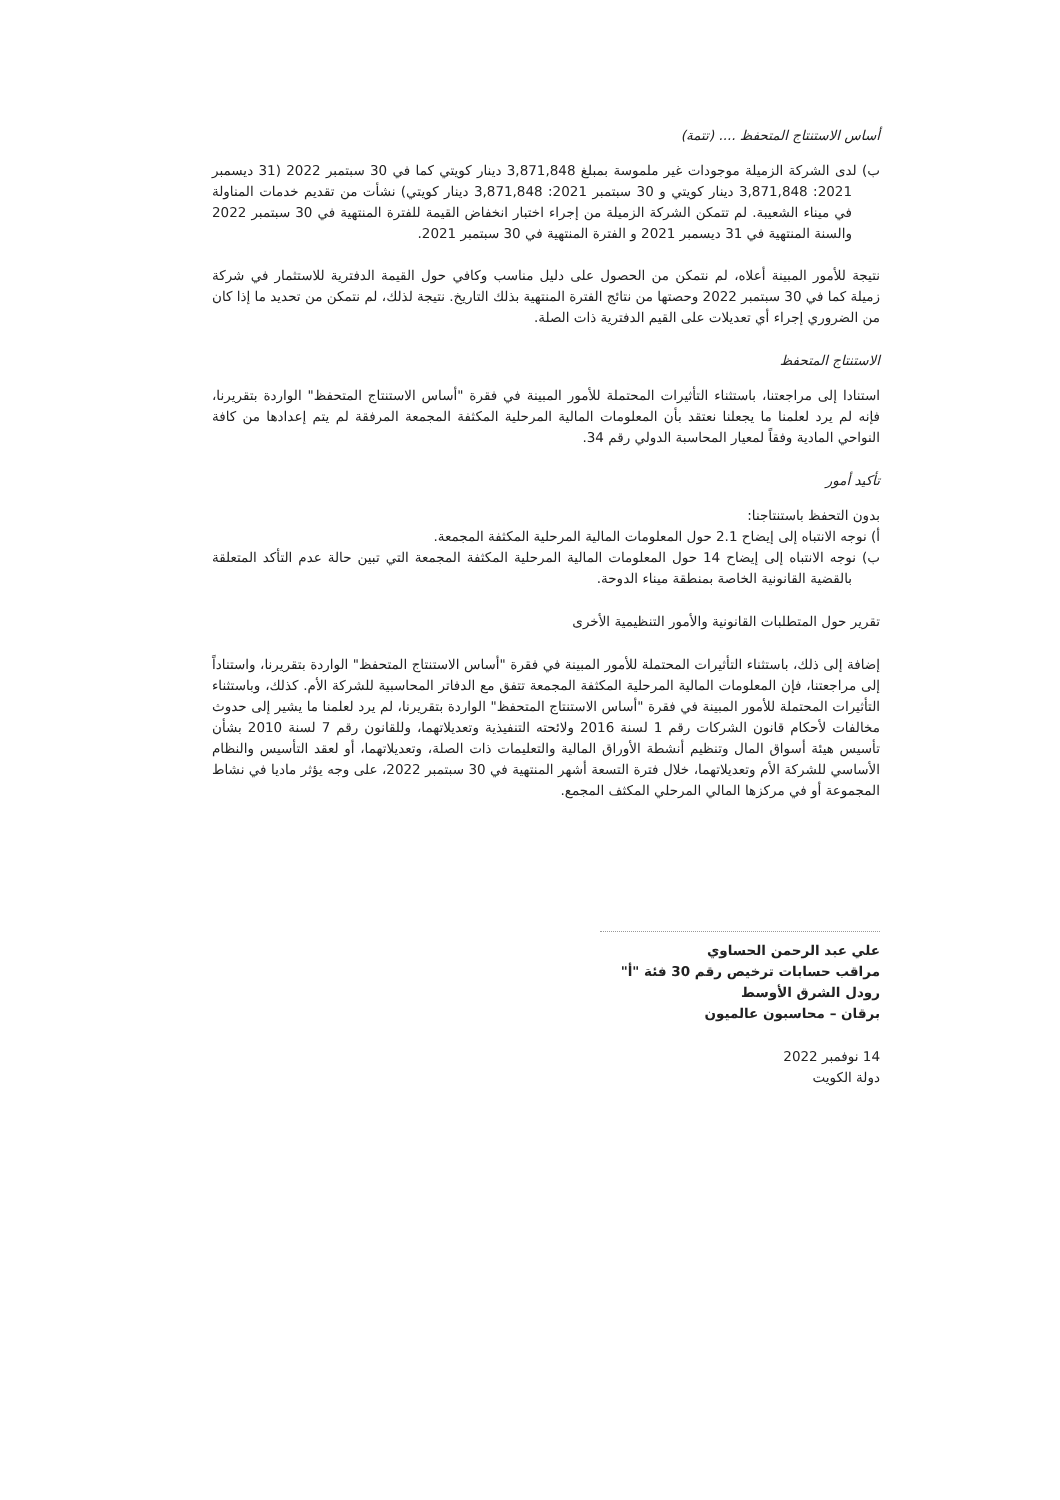أساس الاستنتاج المتحفظ .... (تتمة)
ب) لدى الشركة الزميلة موجودات غير ملموسة بمبلغ 3,871,848 دينار كويتي كما في 30 سبتمبر 2022 (31 ديسمبر 2021: 3,871,848 دينار كويتي و 30 سبتمبر 2021: 3,871,848 دينار كويتي) نشأت من تقديم خدمات المناولة في ميناء الشعيبة. لم تتمكن الشركة الزميلة من إجراء اختبار انخفاض القيمة للفترة المنتهية في 30 سبتمبر 2022 والسنة المنتهية في 31 ديسمبر 2021 و الفترة المنتهية في 30 سبتمبر 2021.
نتيجة للأمور المبينة أعلاه، لم نتمكن من الحصول على دليل مناسب وكافي حول القيمة الدفترية للاستثمار في شركة زميلة كما في 30 سبتمبر 2022 وحصتها من نتائج الفترة المنتهية بذلك التاريخ. نتيجة لذلك، لم نتمكن من تحديد ما إذا كان من الضروري إجراء أي تعديلات على القيم الدفترية ذات الصلة.
الاستنتاج المتحفظ
استنادا إلى مراجعتنا، باستثناء التأثيرات المحتملة للأمور المبينة في فقرة "أساس الاستنتاج المتحفظ" الواردة بتقريرنا، فإنه لم يرد لعلمنا ما يجعلنا نعتقد بأن المعلومات المالية المرحلية المكثفة المجمعة المرفقة لم يتم إعدادها من كافة النواحي المادية وفقاً لمعيار المحاسبة الدولي رقم 34.
تأكيد أمور
بدون التحفظ باستنتاجنا:
أ) نوجه الانتباه إلى إيضاح 2.1 حول المعلومات المالية المرحلية المكثفة المجمعة.
ب) نوجه الانتباه إلى إيضاح 14 حول المعلومات المالية المرحلية المكثفة المجمعة التي تبين حالة عدم التأكد المتعلقة بالقضية القانونية الخاصة بمنطقة ميناء الدوحة.
تقرير حول المتطلبات القانونية والأمور التنظيمية الأخرى
إضافة إلى ذلك، باستثناء التأثيرات المحتملة للأمور المبينة في فقرة "أساس الاستنتاج المتحفظ" الواردة بتقريرنا، واستناداً إلى مراجعتنا، فإن المعلومات المالية المرحلية المكثفة المجمعة تتفق مع الدفاتر المحاسبية للشركة الأم. كذلك، وباستثناء التأثيرات المحتملة للأمور المبينة في فقرة "أساس الاستنتاج المتحفظ" الواردة بتقريرنا، لم يرد لعلمنا ما يشير إلى حدوث مخالفات لأحكام قانون الشركات رقم 1 لسنة 2016 ولائحته التنفيذية وتعديلاتهما، وللقانون رقم 7 لسنة 2010 بشأن تأسيس هيئة أسواق المال وتنظيم أنشطة الأوراق المالية والتعليمات ذات الصلة، وتعديلاتهما، أو لعقد التأسيس والنظام الأساسي للشركة الأم وتعديلاتهما، خلال فترة التسعة أشهر المنتهية في 30 سبتمبر 2022، على وجه يؤثر ماديا في نشاط المجموعة أو في مركزها المالي المرحلي المكثف المجمع.
علي عبد الرحمن الحساوي
مراقب حسابات ترخيص رقم 30 فئة "أ"
رودل الشرق الأوسط
برقان – محاسبون عالميون
14 نوفمبر 2022
دولة الكويت